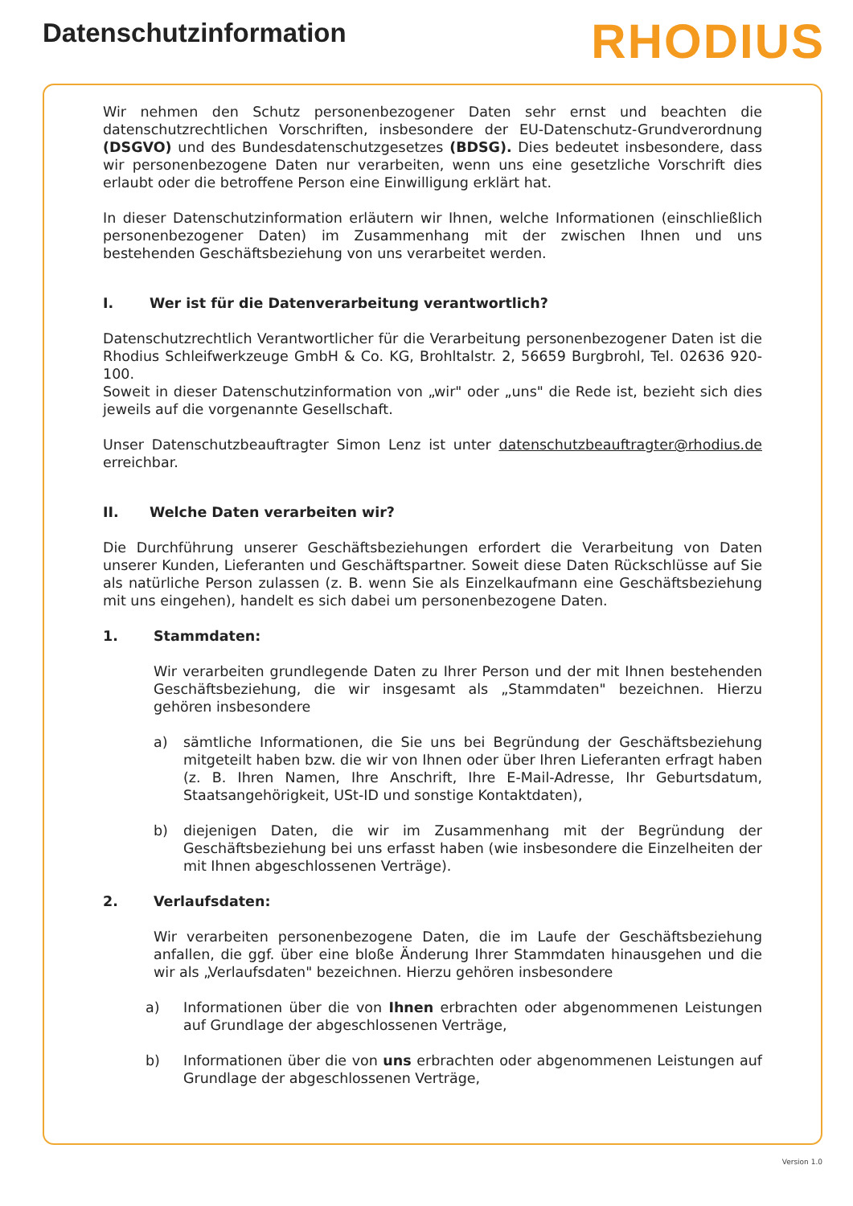Datenschutzinformation
RHODIUS
Wir nehmen den Schutz personenbezogener Daten sehr ernst und beachten die datenschutzrechtlichen Vorschriften, insbesondere der EU-Datenschutz-Grundverordnung (DSGVO) und des Bundesdatenschutzgesetzes (BDSG). Dies bedeutet insbesondere, dass wir personenbezogene Daten nur verarbeiten, wenn uns eine gesetzliche Vorschrift dies erlaubt oder die betroffene Person eine Einwilligung erklärt hat.
In dieser Datenschutzinformation erläutern wir Ihnen, welche Informationen (einschließlich personenbezogener Daten) im Zusammenhang mit der zwischen Ihnen und uns bestehenden Geschäftsbeziehung von uns verarbeitet werden.
I. Wer ist für die Datenverarbeitung verantwortlich?
Datenschutzrechtlich Verantwortlicher für die Verarbeitung personenbezogener Daten ist die Rhodius Schleifwerkzeuge GmbH & Co. KG, Brohltalstr. 2, 56659 Burgbrohl, Tel. 02636 920-100.
Soweit in dieser Datenschutzinformation von „wir" oder „uns" die Rede ist, bezieht sich dies jeweils auf die vorgenannte Gesellschaft.
Unser Datenschutzbeauftragter Simon Lenz ist unter datenschutzbeauftragter@rhodius.de erreichbar.
II. Welche Daten verarbeiten wir?
Die Durchführung unserer Geschäftsbeziehungen erfordert die Verarbeitung von Daten unserer Kunden, Lieferanten und Geschäftspartner. Soweit diese Daten Rückschlüsse auf Sie als natürliche Person zulassen (z. B. wenn Sie als Einzelkaufmann eine Geschäftsbeziehung mit uns eingehen), handelt es sich dabei um personenbezogene Daten.
1. Stammdaten:
Wir verarbeiten grundlegende Daten zu Ihrer Person und der mit Ihnen bestehenden Geschäftsbeziehung, die wir insgesamt als „Stammdaten" bezeichnen. Hierzu gehören insbesondere
a) sämtliche Informationen, die Sie uns bei Begründung der Geschäftsbeziehung mitgeteilt haben bzw. die wir von Ihnen oder über Ihren Lieferanten erfragt haben (z. B. Ihren Namen, Ihre Anschrift, Ihre E-Mail-Adresse, Ihr Geburtsdatum, Staatsangehörigkeit, USt-ID und sonstige Kontaktdaten),
b) diejenigen Daten, die wir im Zusammenhang mit der Begründung der Geschäftsbeziehung bei uns erfasst haben (wie insbesondere die Einzelheiten der mit Ihnen abgeschlossenen Verträge).
2. Verlaufsdaten:
Wir verarbeiten personenbezogene Daten, die im Laufe der Geschäftsbeziehung anfallen, die ggf. über eine bloße Änderung Ihrer Stammdaten hinausgehen und die wir als „Verlaufsdaten" bezeichnen. Hierzu gehören insbesondere
a) Informationen über die von Ihnen erbrachten oder abgenommenen Leistungen auf Grundlage der abgeschlossenen Verträge,
b) Informationen über die von uns erbrachten oder abgenommenen Leistungen auf Grundlage der abgeschlossenen Verträge,
Version 1.0